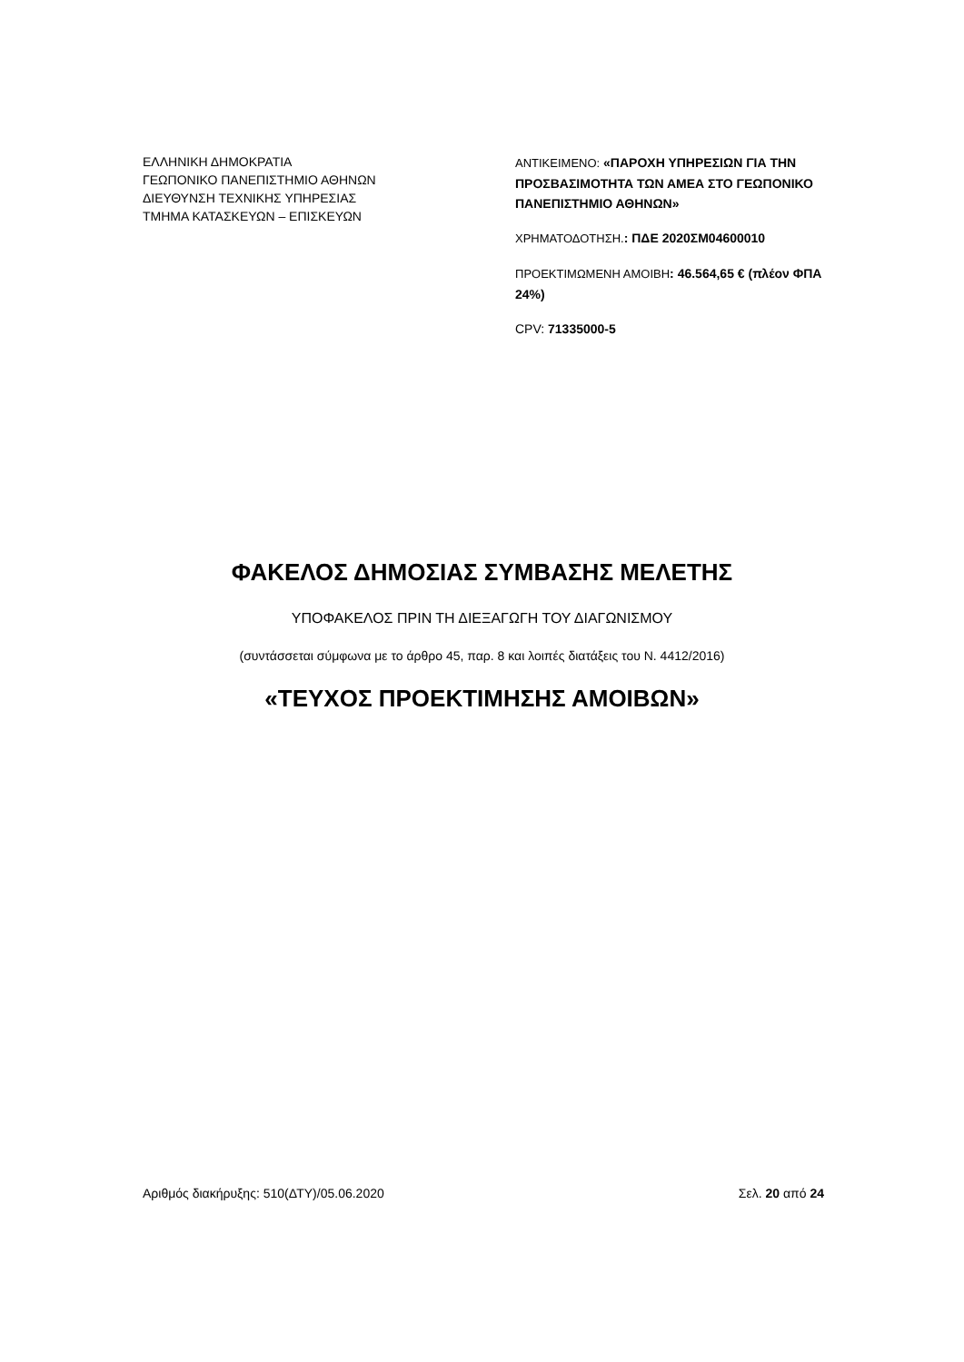ΕΛΛΗΝΙΚΗ ΔΗΜΟΚΡΑΤΙΑ
ΓΕΩΠΟΝΙΚΟ ΠΑΝΕΠΙΣΤΗΜΙΟ ΑΘΗΝΩΝ
ΔΙΕΥΘΥΝΣΗ ΤΕΧΝΙΚΗΣ ΥΠΗΡΕΣΙΑΣ
ΤΜΗΜΑ ΚΑΤΑΣΚΕΥΩΝ – ΕΠΙΣΚΕΥΩΝ
ΑΝΤΙΚΕΙΜΕΝΟ: «ΠΑΡΟΧΗ ΥΠΗΡΕΣΙΩΝ ΓΙΑ ΤΗΝ ΠΡΟΣΒΑΣΙΜΟΤΗΤΑ ΤΩΝ ΑΜΕΑ ΣΤΟ ΓΕΩΠΟΝΙΚΟ ΠΑΝΕΠΙΣΤΗΜΙΟ ΑΘΗΝΩΝ»
ΧΡΗΜΑΤΟΔΟΤΗΣΗ.: ΠΔΕ 2020ΣΜ04600010
ΠΡΟΕΚΤΙΜΩΜΕΝΗ ΑΜΟΙΒΗ: 46.564,65 € (πλέον ΦΠΑ 24%)
CPV: 71335000-5
ΦΑΚΕΛΟΣ ΔΗΜΟΣΙΑΣ ΣΥΜΒΑΣΗΣ ΜΕΛΕΤΗΣ
ΥΠΟΦΑΚΕΛΟΣ ΠΡΙΝ ΤΗ ΔΙΕΞΑΓΩΓΗ ΤΟΥ ΔΙΑΓΩΝΙΣΜΟΥ
(συντάσσεται σύμφωνα με το άρθρο 45, παρ. 8 και λοιπές διατάξεις του Ν. 4412/2016)
«ΤΕΥΧΟΣ ΠΡΟΕΚΤΙΜΗΣΗΣ ΑΜΟΙΒΩΝ»
Αριθμός διακήρυξης: 510(ΔΤΥ)/05.06.2020 Σελ. 20 από 24